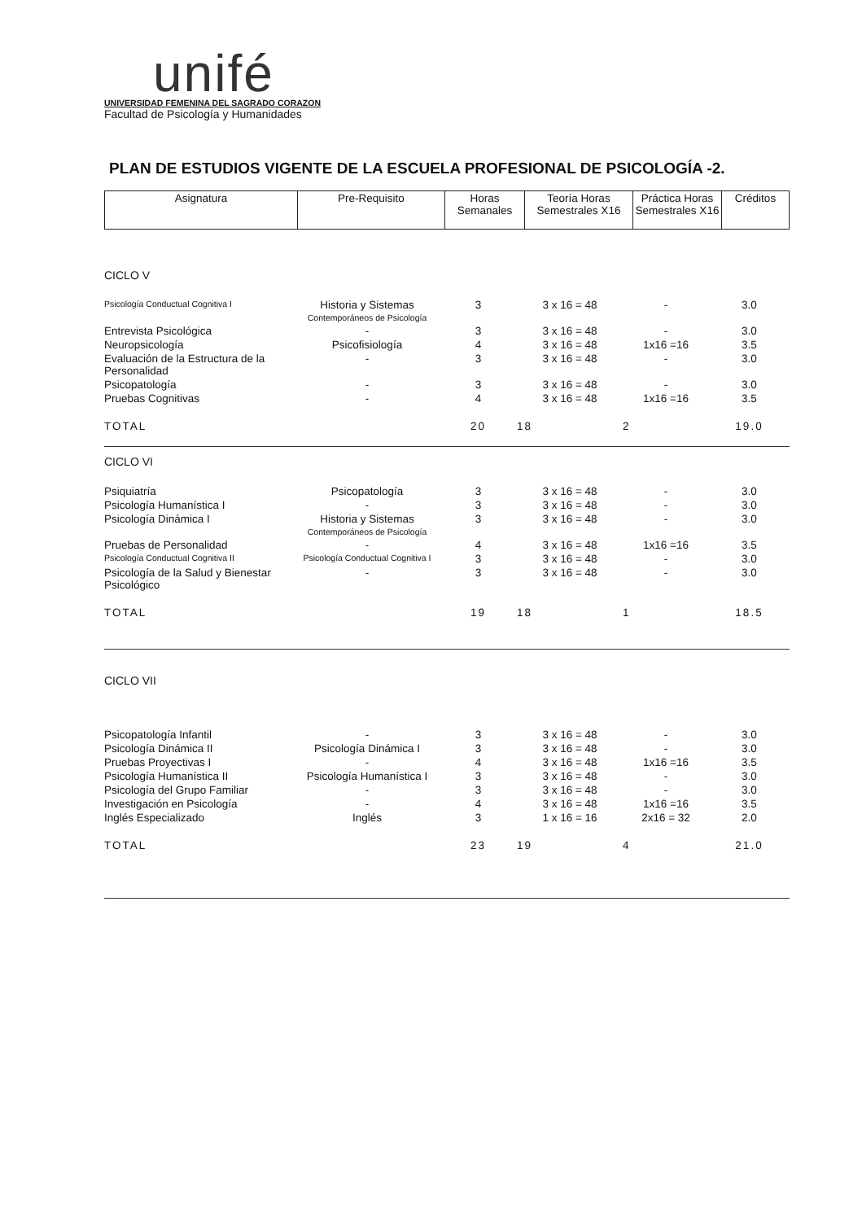unifé
UNIVERSIDAD FEMENINA DEL SAGRADO CORAZON
Facultad de Psicología y Humanidades
PLAN DE ESTUDIOS VIGENTE DE LA ESCUELA PROFESIONAL DE PSICOLOGÍA -2.
| Asignatura | Pre-Requisito | Horas Semanales | Teoría Horas Semestrales X16 | Práctica Horas Semestrales X16 | Créditos |
| --- | --- | --- | --- | --- | --- |
| CICLO V | | | | | |
| Psicología Conductual Cognitiva I | Historia y Sistemas Contemporáneos de Psicología | 3 | 3 x 16 = 48 | - | 3.0 |
| Entrevista Psicológica | - | 3 | 3 x 16 = 48 | - | 3.0 |
| Neuropsicología | Psicofisiología | 4 | 3 x 16 = 48 | 1x16 =16 | 3.5 |
| Evaluación de la Estructura de la Personalidad | - | 3 | 3 x 16 = 48 | - | 3.0 |
| Psicopatología | - | 3 | 3 x 16 = 48 | - | 3.0 |
| Pruebas Cognitivas | - | 4 | 3 x 16 = 48 | 1x16 =16 | 3.5 |
| TOTAL | | 20 | 18 | 2 | 19.0 |
| CICLO VI | | | | | |
| Psiquiatría | Psicopatología | 3 | 3 x 16 = 48 | - | 3.0 |
| Psicología Humanística I | - | 3 | 3 x 16 = 48 | - | 3.0 |
| Psicología Dinámica I | Historia y Sistemas Contemporáneos de Psicología | 3 | 3 x 16 = 48 | - | 3.0 |
| Pruebas de Personalidad | - | 4 | 3 x 16 = 48 | 1x16 =16 | 3.5 |
| Psicología Conductual Cognitiva II | Psicología Conductual Cognitiva I | 3 | 3 x 16 = 48 | - | 3.0 |
| Psicología de la Salud y Bienestar Psicológico | - | 3 | 3 x 16 = 48 | - | 3.0 |
| TOTAL | | 19 | 18 | 1 | 18.5 |
| CICLO VII | | | | | |
| Psicopatología Infantil | - | 3 | 3 x 16 = 48 | - | 3.0 |
| Psicología Dinámica II | Psicología Dinámica I | 3 | 3 x 16 = 48 | - | 3.0 |
| Pruebas Proyectivas I | - | 4 | 3 x 16 = 48 | 1x16 =16 | 3.5 |
| Psicología Humanística II | Psicología Humanística I | 3 | 3 x 16 = 48 | - | 3.0 |
| Psicología del Grupo Familiar | - | 3 | 3 x 16 = 48 | - | 3.0 |
| Investigación en Psicología | - | 4 | 3 x 16 = 48 | 1x16 =16 | 3.5 |
| Inglés Especializado | Inglés | 3 | 1 x 16 = 16 | 2x16 = 32 | 2.0 |
| TOTAL | | 23 | 19 | 4 | 21.0 |